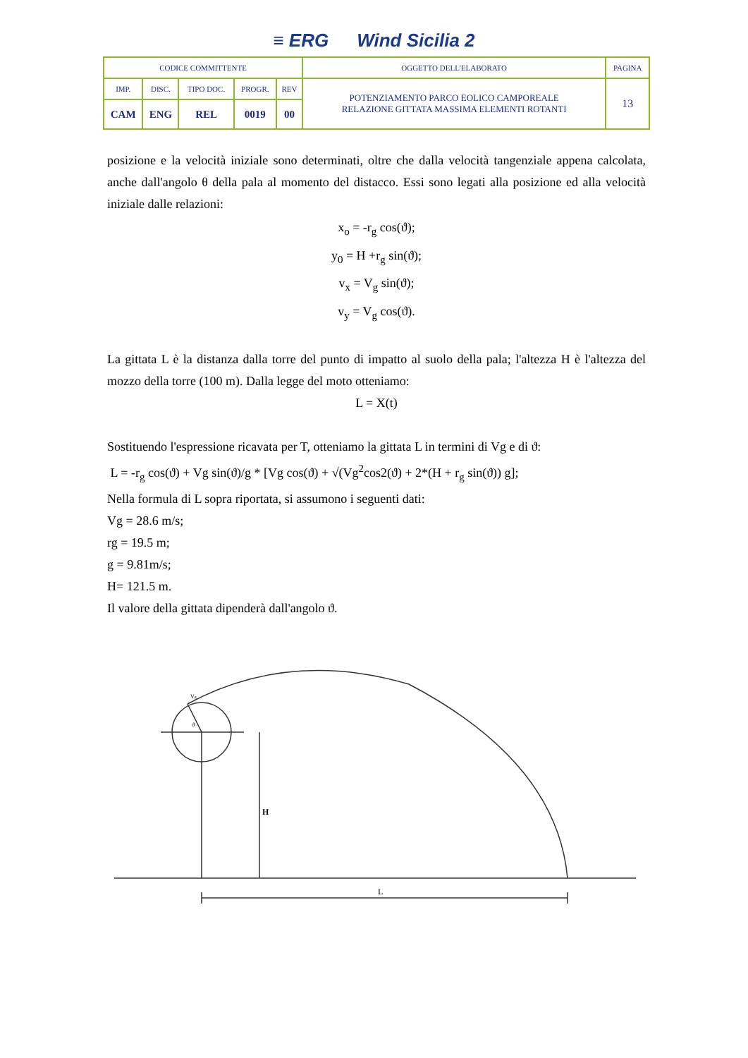≡ ERG Wind Sicilia 2
| CODICE COMMITTENTE | | | | | OGGETTO DELL'ELABORATO | PAGINA |
| IMP. | DISC. | TIPO DOC. | PROGR. | REV | POTENZIAMENTO PARCO EOLICO CAMPOREALE RELAZIONE GITTATA MASSIMA ELEMENTI ROTANTI | 13 |
| CAM | ENG | REL | 0019 | 00 | | |
posizione e la velocità iniziale sono determinati, oltre che dalla velocità tangenziale appena calcolata, anche dall'angolo θ della pala al momento del distacco. Essi sono legati alla posizione ed alla velocità iniziale dalle relazioni:
x<sub>o</sub> = -r<sub>g</sub> cos(ϑ);
y<sub>0</sub> = H +r<sub>g</sub> sin(ϑ);
v<sub>x</sub> = V<sub>g</sub> sin(ϑ);
v<sub>y</sub> = V<sub>g</sub> cos(ϑ).
La gittata L è la distanza dalla torre del punto di impatto al suolo della pala; l'altezza H è l'altezza del mozzo della torre (100 m). Dalla legge del moto otteniamo:
L = X(t)
Sostituendo l'espressione ricavata per T, otteniamo la gittata L in termini di Vg e di ϑ:
L = -r<sub>g</sub> cos(ϑ) + Vg sin(ϑ)/g * [Vg cos(ϑ) + √(Vg<sup>2</sup>cos2(ϑ) + 2*(H + r<sub>g</sub> sin(ϑ)) g];
Nella formula di L sopra riportata, si assumono i seguenti dati:
Vg = 28.6 m/s;
rg = 19.5 m;
g = 9.81m/s;
H= 121.5 m.
Il valore della gittata dipenderà dall'angolo ϑ.
H
L
Vg
ϑ